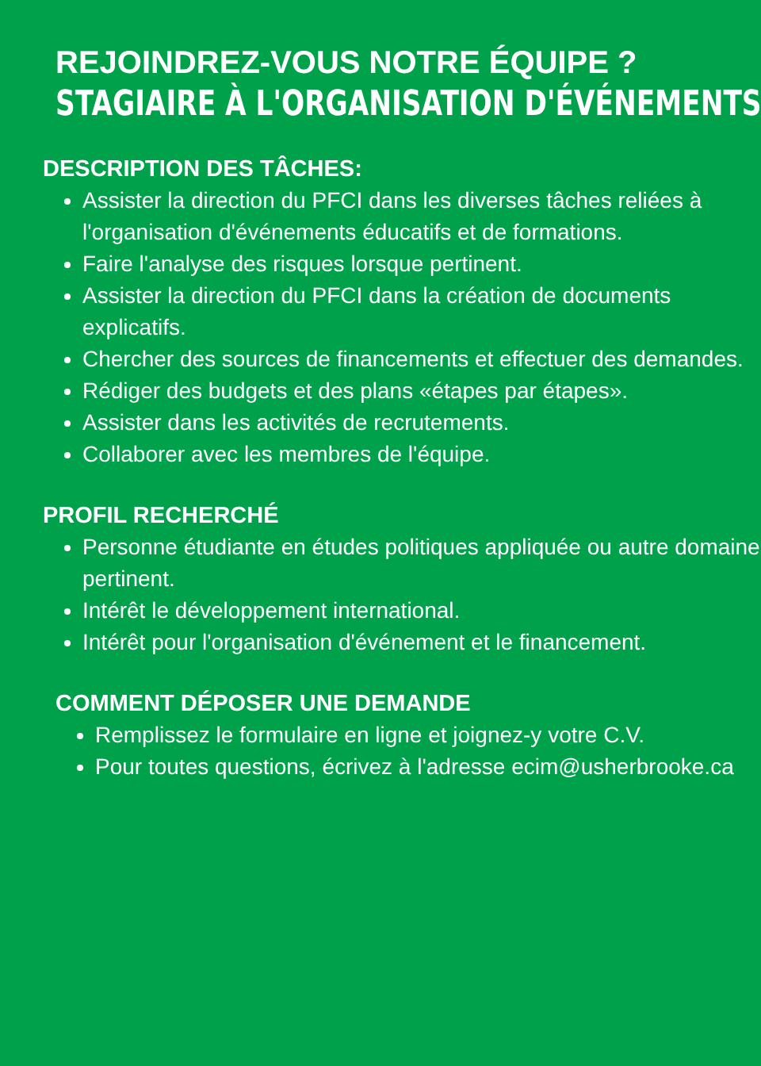REJOINDREZ-VOUS NOTRE ÉQUIPE ?
STAGIAIRE À L'ORGANISATION D'ÉVÉNEMENTS
DESCRIPTION DES TÂCHES:
Assister la direction du PFCI dans les diverses tâches reliées à l'organisation d'événements éducatifs et de formations.
Faire l'analyse des risques lorsque pertinent.
Assister la direction du PFCI dans la création de documents explicatifs.
Chercher des sources de financements et effectuer des demandes.
Rédiger des budgets et des plans «étapes par étapes».
Assister dans les activités de recrutements.
Collaborer avec les membres de l'équipe.
PROFIL RECHERCHÉ
Personne étudiante en études politiques appliquée ou autre domaine pertinent.
Intérêt le développement international.
Intérêt pour l'organisation d'événement et le financement.
COMMENT DÉPOSER UNE DEMANDE
Remplissez le formulaire en ligne et joignez-y votre C.V.
Pour toutes questions, écrivez à l'adresse ecim@usherbrooke.ca